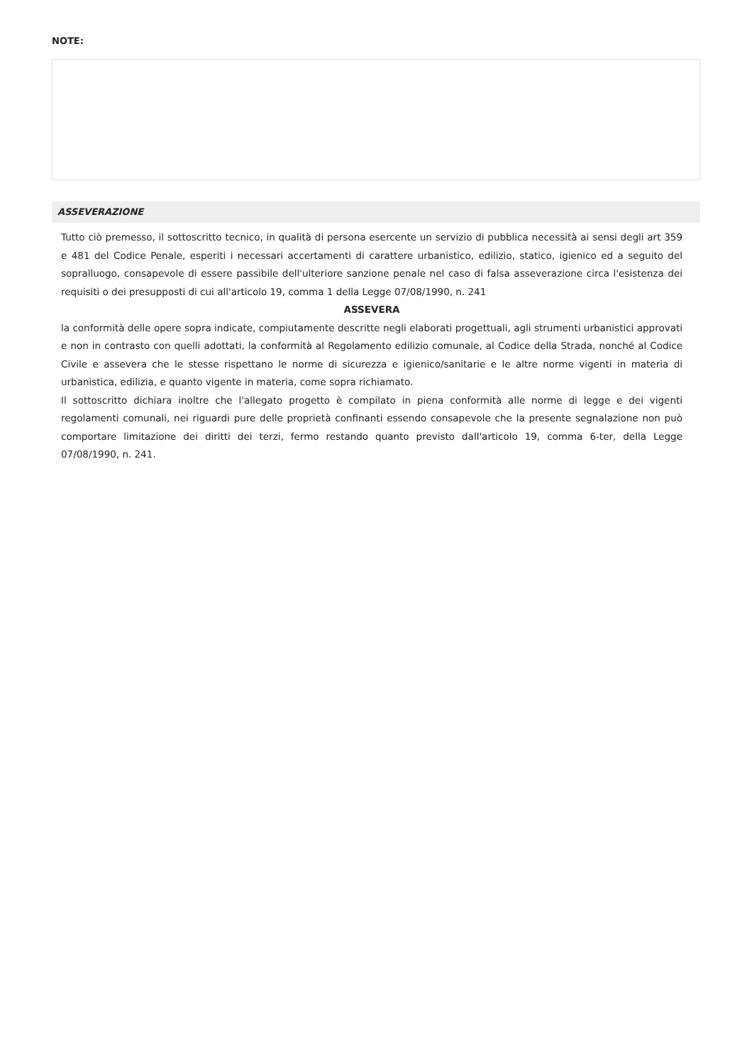NOTE:
ASSEVERAZIONE
Tutto ciò premesso, il sottoscritto tecnico, in qualità di persona esercente un servizio di pubblica necessità ai sensi degli art 359 e 481 del Codice Penale, esperiti i necessari accertamenti di carattere urbanistico, edilizio, statico, igienico ed a seguito del sopralluogo, consapevole di essere passibile dell'ulteriore sanzione penale nel caso di falsa asseverazione circa l'esistenza dei requisiti o dei presupposti di cui all'articolo 19, comma 1 della Legge 07/08/1990, n. 241
ASSEVERA
la conformità delle opere sopra indicate, compiutamente descritte negli elaborati progettuali, agli strumenti urbanistici approvati e non in contrasto con quelli adottati, la conformità al Regolamento edilizio comunale, al Codice della Strada, nonché al Codice Civile e assevera che le stesse rispettano le norme di sicurezza e igienico/sanitarie e le altre norme vigenti in materia di urbanistica, edilizia, e quanto vigente in materia, come sopra richiamato.
Il sottoscritto dichiara inoltre che l'allegato progetto è compilato in piena conformità alle norme di legge e dei vigenti regolamenti comunali, nei riguardi pure delle proprietà confinanti essendo consapevole che la presente segnalazione non può comportare limitazione dei diritti dei terzi, fermo restando quanto previsto dall'articolo 19, comma 6-ter, della Legge 07/08/1990, n. 241.